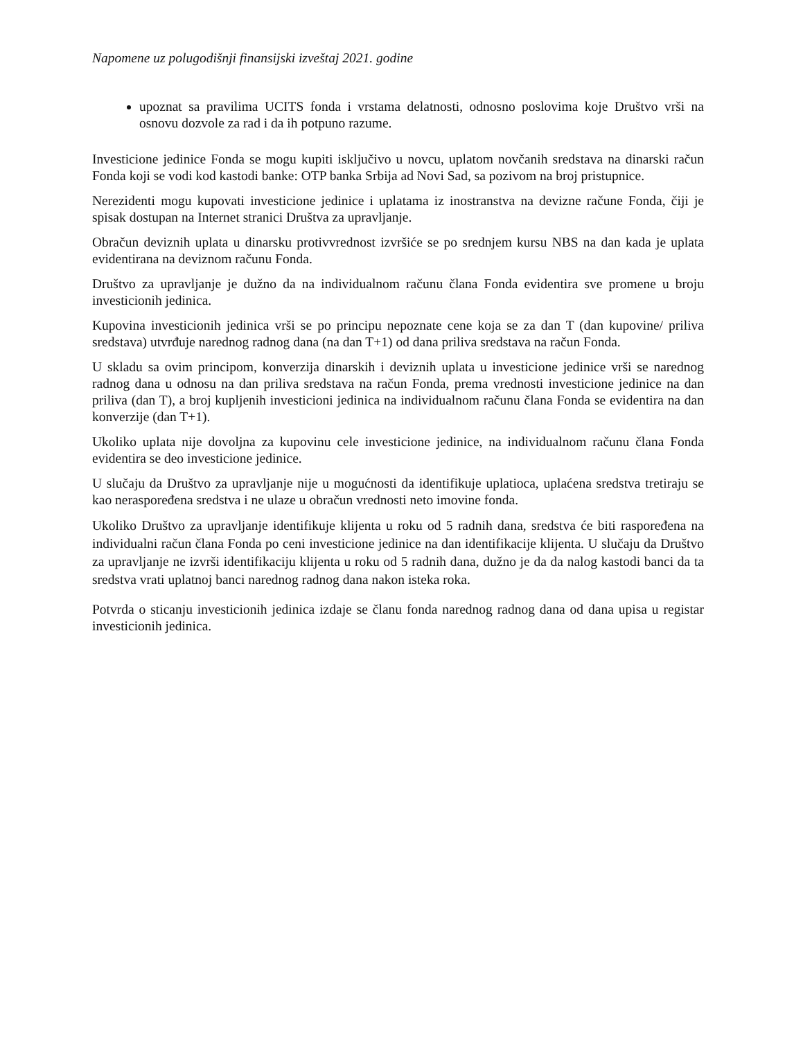Napomene uz polugodišnji finansijski izveštaj 2021. godine
upoznat sa pravilima UCITS fonda i vrstama delatnosti, odnosno poslovima koje Društvo vrši na osnovu dozvole za rad i da ih potpuno razume.
Investicione jedinice Fonda se mogu kupiti isključivo u novcu, uplatom novčanih sredstava na dinarski račun Fonda koji se vodi kod kastodi banke: OTP banka Srbija ad Novi Sad, sa pozivom na broj pristupnice.
Nerezidenti mogu kupovati investicione jedinice i uplatama iz inostranstva na devizne račune Fonda, čiji je spisak dostupan na Internet stranici Društva za upravljanje.
Obračun deviznih uplata u dinarsku protivvrednost izvršiće se po srednjem kursu NBS na dan kada je uplata evidentirana na deviznom računu Fonda.
Društvo za upravljanje je dužno da na individualnom računu člana Fonda evidentira sve promene u broju investicionih jedinica.
Kupovina investicionih jedinica vrši se po principu nepoznate cene koja se za dan T (dan kupovine/ priliva sredstava) utvrđuje narednog radnog dana (na dan T+1) od dana priliva sredstava na račun Fonda.
U skladu sa ovim principom, konverzija dinarskih i deviznih uplata u investicione jedinice vrši se narednog radnog dana u odnosu na dan priliva sredstava na račun Fonda, prema vrednosti investicione jedinice na dan priliva (dan T), a broj kupljenih investicioni jedinica na individualnom računu člana Fonda se evidentira na dan konverzije (dan T+1).
Ukoliko uplata nije dovoljna za kupovinu cele investicione jedinice, na individualnom računu člana Fonda evidentira se deo investicione jedinice.
U slučaju da Društvo za upravljanje nije u mogućnosti da identifikuje uplatioca, uplaćena sredstva tretiraju se kao neraspoređena sredstva i ne ulaze u obračun vrednosti neto imovine fonda.
Ukoliko Društvo za upravljanje identifikuje klijenta u roku od 5 radnih dana, sredstva će biti raspoređena na individualni račun člana Fonda po ceni investicione jedinice na dan identifikacije klijenta. U slučaju da Društvo za upravljanje ne izvrši identifikaciju klijenta u roku od 5 radnih dana, dužno je da da nalog kastodi banci da ta sredstva vrati uplatnoj banci narednog radnog dana nakon isteka roka.
Potvrda o sticanju investicionih jedinica izdaje se članu fonda narednog radnog dana od dana upisa u registar investicionih jedinica.